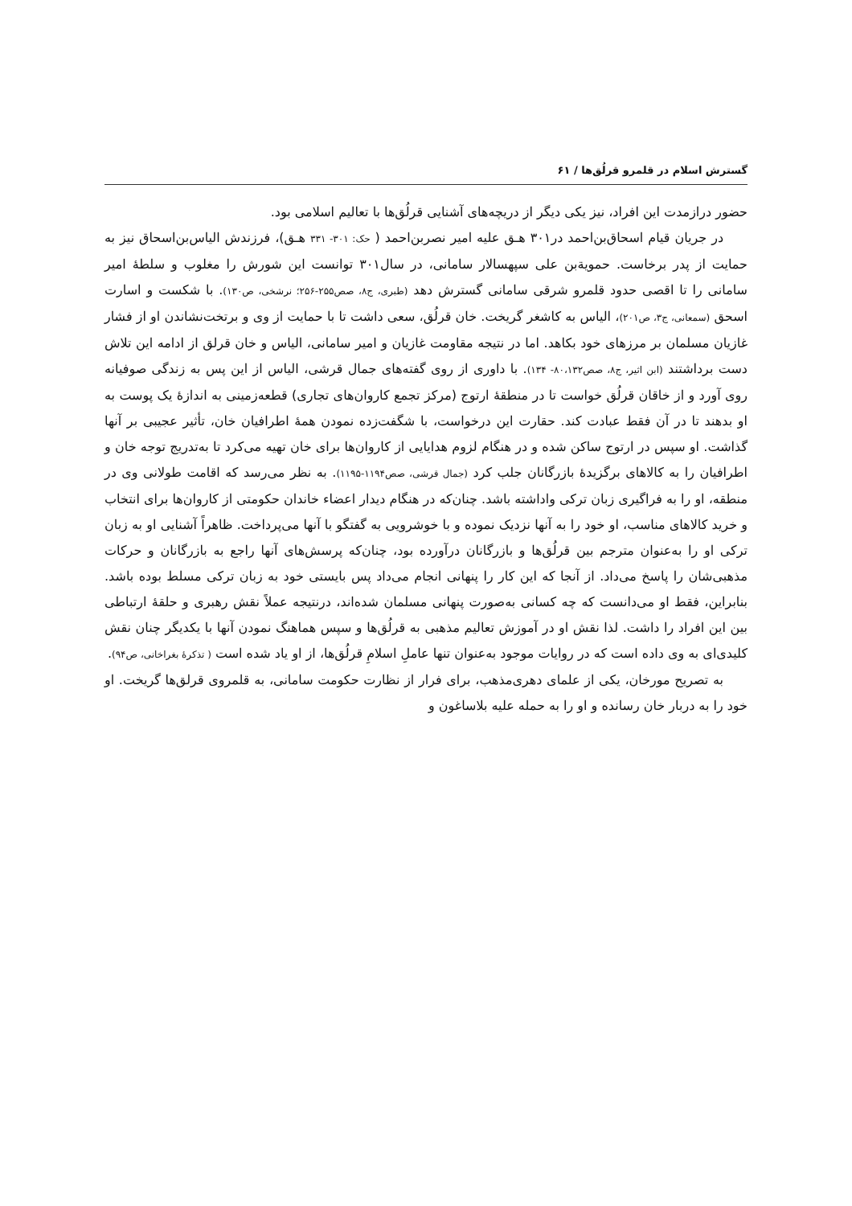گسترش اسلام در قلمرو قرلُق‌ها / ۶۱
حضور درازمدت این افراد، نیز یکی دیگر از دریچه‌های آشنایی قرلُق‌ها با تعالیم اسلامی بود.
در جریان قیام اسحاق‌بن‌احمد در۳۰۱ هـق علیه امیر نصربن‌احمد ( حک: ۳۰۱- ۳۳۱ هـق)، فرزندش الیاس‌بن‌اسحاق نیز به حمایت از پدر برخاست. حمویةبن علی سپهسالار سامانی، در سال۳۰۱ توانست این شورش را مغلوب و سلطهٔ امیر سامانی را تا اقصی حدود قلمرو شرقی سامانی گسترش دهد (طبری، ج۸، صص۲۵۵-۲۵۶؛ نرشخی، ص۱۳۰). با شکست و اسارت اسحق (سمعانی، ج۳، ص۲۰۱)، الیاس به کاشغر گریخت. خان قرلُق، سعی داشت تا با حمایت از وی و برتخت‌نشاندن او از فشار غازیان مسلمان بر مرزهای خود بکاهد. اما در نتیجه مقاومت غازیان و امیر سامانی، الیاس و خان قرلق از ادامه این تلاش دست برداشتند (ابن اثیر، ج۸، صص۸۰،۱۳۲- ۱۳۴). با داوری از روی گفته‌های جمال قرشی، الیاس از این پس به زندگی صوفیانه روی آورد و از خاقان قرلُق خواست تا در منطقهٔ ارتوج (مرکز تجمع کاروان‌های تجاری) قطعه‌زمینی به اندازهٔ یک پوست به او بدهند تا در آن فقط عبادت کند. حقارت این درخواست، با شگفت‌زده نمودن همهٔ اطرافیان خان، تأثیر عجیبی بر آنها گذاشت. او سپس در ارتوج ساکن شده و در هنگام لزوم هدایایی از کاروان‌ها برای خان تهیه می‌کرد تا به‌تدریج توجه خان و اطرافیان را به کالاهای برگزیدهٔ بازرگانان جلب کرد (جمال قرشی، صص۱۱۹۴-۱۱۹۵). به نظر می‌رسد که اقامت طولانی وی در منطقه، او را به فراگیری زبان ترکی واداشته باشد. چنان‌که در هنگام دیدار اعضاء خاندان حکومتی از کاروان‌ها برای انتخاب و خرید کالاهای مناسب، او خود را به آنها نزدیک نموده و با خوشرویی به گفتگو با آنها می‌پرداخت. ظاهراً آشنایی او به زبان ترکی او را به‌عنوان مترجم بین قرلُق‌ها و بازرگانان درآورده بود، چنان‌که پرسش‌های آنها راجع به بازرگانان و حرکات مذهبی‌شان را پاسخ می‌داد. از آنجا که این کار را پنهانی انجام می‌داد پس بایستی خود به زبان ترکی مسلط بوده باشد. بنابراین، فقط او می‌دانست که چه کسانی به‌صورت پنهانی مسلمان شده‌اند، درنتیجه عملاً نقش رهبری و حلقهٔ ارتباطی بین این افراد را داشت. لذا نقش او در آموزش تعالیم مذهبی به قرلُق‌ها و سپس هماهنگ نمودن آنها با یکدیگر چنان نقش کلیدی‌ای به وی داده است که در روایات موجود به‌عنوان تنها عاملِ اسلامِ قرلُق‌ها، از او یاد شده است ( تذکرهٔ بغراخانی، ص۹۴).
به تصریح مورخان، یکی از علمای دهری‌مذهب، برای فرار از نظارت حکومت سامانی، به قلمروی قرلق‌ها گریخت. او خود را به دربار خان رسانده و او را به حمله علیه بلاساغون و